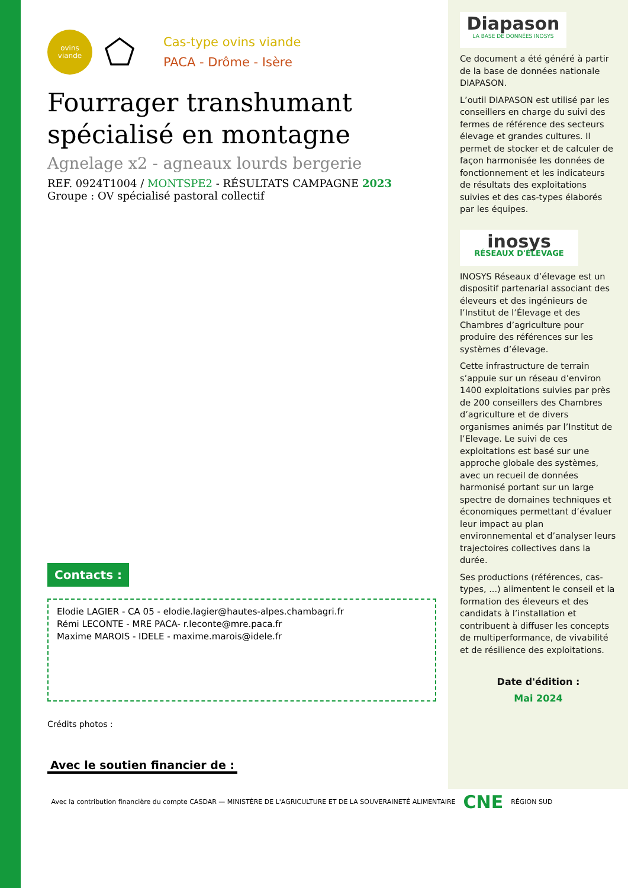ovins
viande
⬠
Cas-type ovins viande
PACA - Drôme - Isère
Fourrager transhumant spécialisé en montagne
Agnelage x2 - agneaux lourds bergerie
REF. 0924T1004 / MONTSPE2 - RÉSULTATS CAMPAGNE 2023
Groupe : OV spécialisé pastoral collectif
Contacts :
Elodie LAGIER - CA 05 - elodie.lagier@hautes-alpes.chambagri.fr
Rémi LECONTE - MRE PACA- r.leconte@mre.paca.fr
Maxime MAROIS - IDELE - maxime.marois@idele.fr
Crédits photos :
Avec le soutien financier de :
Avec la contribution financière du compte CASDAR — MINISTÈRE DE L'AGRICULTURE ET DE LA SOUVERAINETÉ ALIMENTAIRE
CNE
RÉGION SUD
Diapason
LA BASE DE DONNÉES INOSYS
Ce document a été généré à partir de la base de données nationale DIAPASON.
L’outil DIAPASON est utilisé par les conseillers en charge du suivi des fermes de référence des secteurs élevage et grandes cultures. Il permet de stocker et de calculer de façon harmonisée les données de fonctionnement et les indicateurs de résultats des exploitations suivies et des cas-types élaborés par les équipes.
inosys
RÉSEAUX D'ÉLEVAGE
INOSYS Réseaux d’élevage est un dispositif partenarial associant des éleveurs et des ingénieurs de l’Institut de l’Élevage et des Chambres d’agriculture pour produire des références sur les systèmes d’élevage.
Cette infrastructure de terrain s’appuie sur un réseau d’environ 1400 exploitations suivies par près de 200 conseillers des Chambres d’agriculture et de divers organismes animés par l’Institut de l’Elevage. Le suivi de ces exploitations est basé sur une approche globale des systèmes, avec un recueil de données harmonisé portant sur un large spectre de domaines techniques et économiques permettant d’évaluer leur impact au plan environnemental et d’analyser leurs trajectoires collectives dans la durée.
Ses productions (références, cas-types, ...) alimentent le conseil et la formation des éleveurs et des candidats à l’installation et contribuent à diffuser les concepts de multiperformance, de vivabilité et de résilience des exploitations.
Date d'édition :
Mai 2024